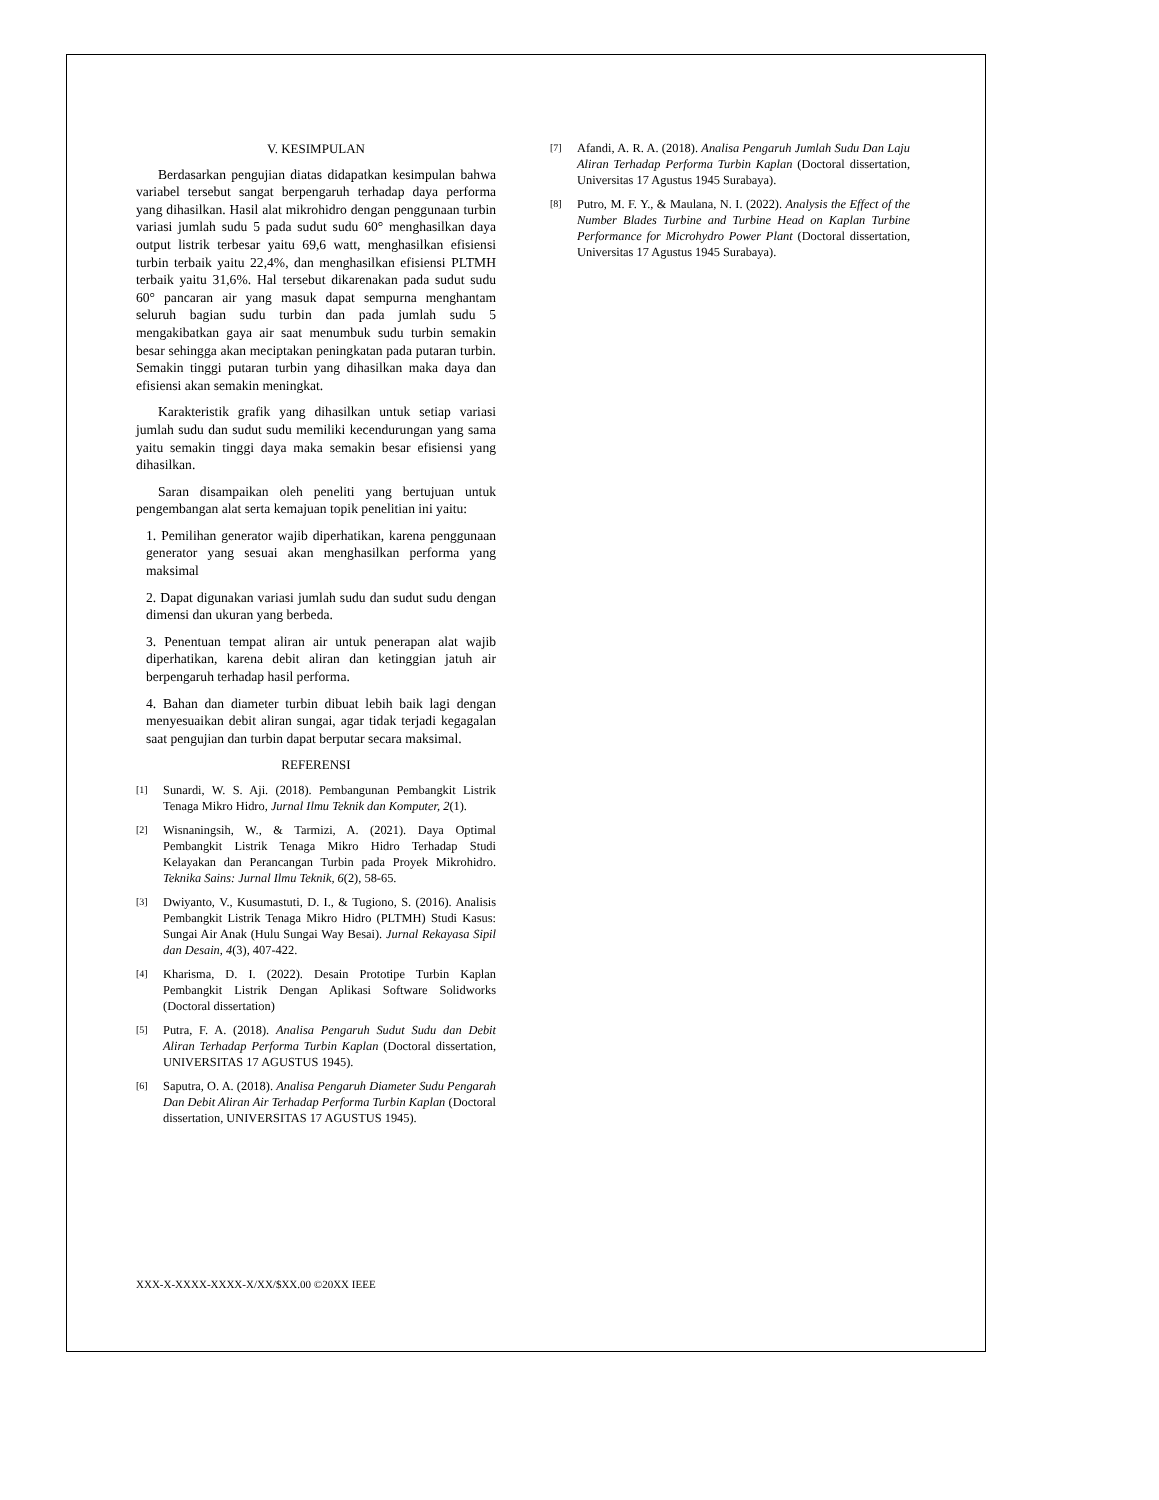V. KESIMPULAN
Berdasarkan pengujian diatas didapatkan kesimpulan bahwa variabel tersebut sangat berpengaruh terhadap daya performa yang dihasilkan. Hasil alat mikrohidro dengan penggunaan turbin variasi jumlah sudu 5 pada sudut sudu 60° menghasilkan daya output listrik terbesar yaitu 69,6 watt, menghasilkan efisiensi turbin terbaik yaitu 22,4%, dan menghasilkan efisiensi PLTMH terbaik yaitu 31,6%. Hal tersebut dikarenakan pada sudut sudu 60° pancaran air yang masuk dapat sempurna menghantam seluruh bagian sudu turbin dan pada jumlah sudu 5 mengakibatkan gaya air saat menumbuk sudu turbin semakin besar sehingga akan meciptakan peningkatan pada putaran turbin. Semakin tinggi putaran turbin yang dihasilkan maka daya dan efisiensi akan semakin meningkat.
Karakteristik grafik yang dihasilkan untuk setiap variasi jumlah sudu dan sudut sudu memiliki kecendurungan yang sama yaitu semakin tinggi daya maka semakin besar efisiensi yang dihasilkan.
Saran disampaikan oleh peneliti yang bertujuan untuk pengembangan alat serta kemajuan topik penelitian ini yaitu:
1. Pemilihan generator wajib diperhatikan, karena penggunaan generator yang sesuai akan menghasilkan performa yang maksimal
2. Dapat digunakan variasi jumlah sudu dan sudut sudu dengan dimensi dan ukuran yang berbeda.
3. Penentuan tempat aliran air untuk penerapan alat wajib diperhatikan, karena debit aliran dan ketinggian jatuh air berpengaruh terhadap hasil performa.
4. Bahan dan diameter turbin dibuat lebih baik lagi dengan menyesuaikan debit aliran sungai, agar tidak terjadi kegagalan saat pengujian dan turbin dapat berputar secara maksimal.
REFERENSI
[1]
Sunardi, W. S. Aji. (2018). Pembangunan Pembangkit Listrik Tenaga Mikro Hidro, Jurnal Ilmu Teknik dan Komputer, 2(1).
[2]
Wisnaningsih, W., & Tarmizi, A. (2021). Daya Optimal Pembangkit Listrik Tenaga Mikro Hidro Terhadap Studi Kelayakan dan Perancangan Turbin pada Proyek Mikrohidro. Teknika Sains: Jurnal Ilmu Teknik, 6(2), 58-65.
[3]
Dwiyanto, V., Kusumastuti, D. I., & Tugiono, S. (2016). Analisis Pembangkit Listrik Tenaga Mikro Hidro (PLTMH) Studi Kasus: Sungai Air Anak (Hulu Sungai Way Besai). Jurnal Rekayasa Sipil dan Desain, 4(3), 407-422.
[4]
Kharisma, D. I. (2022). Desain Prototipe Turbin Kaplan Pembangkit Listrik Dengan Aplikasi Software Solidworks (Doctoral dissertation)
[5]
Putra, F. A. (2018). Analisa Pengaruh Sudut Sudu dan Debit Aliran Terhadap Performa Turbin Kaplan (Doctoral dissertation, UNIVERSITAS 17 AGUSTUS 1945).
[6]
Saputra, O. A. (2018). Analisa Pengaruh Diameter Sudu Pengarah Dan Debit Aliran Air Terhadap Performa Turbin Kaplan (Doctoral dissertation, UNIVERSITAS 17 AGUSTUS 1945).
[7]
Afandi, A. R. A. (2018). Analisa Pengaruh Jumlah Sudu Dan Laju Aliran Terhadap Performa Turbin Kaplan (Doctoral dissertation, Universitas 17 Agustus 1945 Surabaya).
[8]
Putro, M. F. Y., & Maulana, N. I. (2022). Analysis the Effect of the Number Blades Turbine and Turbine Head on Kaplan Turbine Performance for Microhydro Power Plant (Doctoral dissertation, Universitas 17 Agustus 1945 Surabaya).
XXX-X-XXXX-XXXX-X/XX/$XX.00 ©20XX IEEE